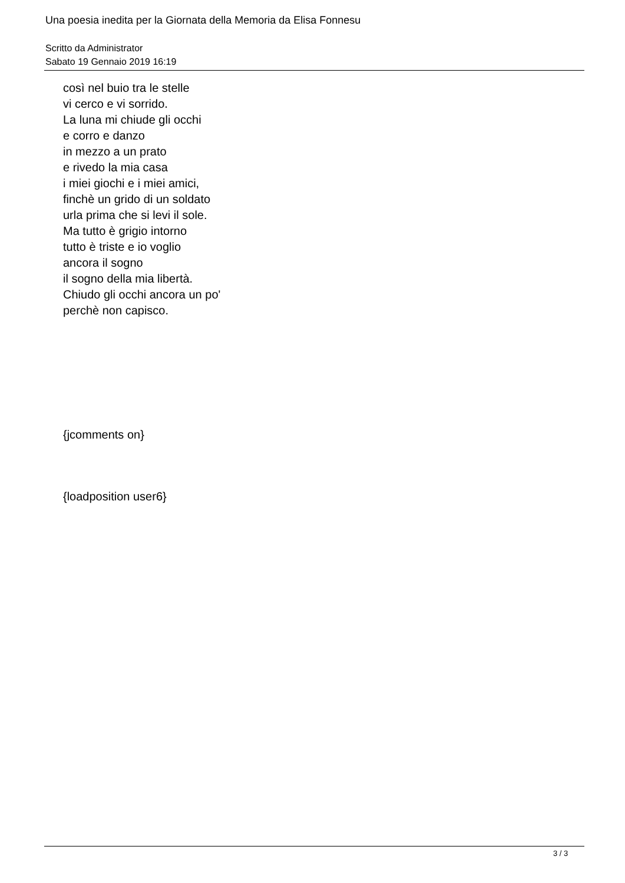Una poesia inedita per la Giornata della Memoria da Elisa Fonnesu
Scritto da Administrator
Sabato 19 Gennaio 2019 16:19
così nel buio tra le stelle
vi cerco e vi sorrido.
La luna mi chiude gli occhi
e corro e danzo
in mezzo a un prato
e rivedo la mia casa
i miei giochi e i miei amici,
finchè un grido di un soldato
urla prima che si levi il sole.
Ma tutto è grigio intorno
tutto è triste e io voglio
ancora il sogno
il sogno della mia libertà.
Chiudo gli occhi ancora un po'
perchè non capisco.
{jcomments on}
{loadposition user6}
3 / 3